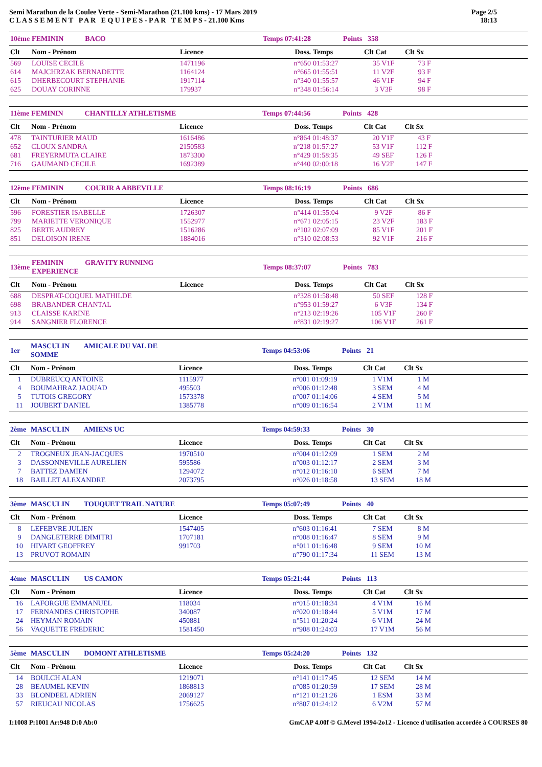Semi Marathon de la Coulee Verte - Semi-Marathon (21.100 kms) - 17 Mars 2019
C L A S S E M E N T P A R E Q U I P E S - P A R T E M P S - 21.100 Kms
Page 2/5
18:13
| 10ème | FEMININ BACO | | Temps 07:41:28 | Points | 358 | | |
| Clt | Nom - Prénom | Licence | Doss. | Temps | Clt Cat | Clt Sx | |
| 569 | LOUISE CECILE | 1471196 | n°650 | 01:53:27 | 35 V1F | 73 F | |
| 614 | MAJCHRZAK BERNADETTE | 1164124 | n°665 | 01:55:51 | 11 V2F | 93 F | |
| 615 | DHERBECOURT STEPHANIE | 1917114 | n°340 | 01:55:57 | 46 V1F | 94 F | |
| 625 | DOUAY CORINNE | 179937 | n°348 | 01:56:14 | 3 V3F | 98 F | |
| 11ème | FEMININ CHANTILLY ATHLETISME | | Temps 07:44:56 | Points | 428 | | |
| Clt | Nom - Prénom | Licence | Doss. | Temps | Clt Cat | Clt Sx | |
| 478 | TAINTURIER MAUD | 1616486 | n°864 | 01:48:37 | 20 V1F | 43 F | |
| 652 | CLOUX SANDRA | 2150583 | n°218 | 01:57:27 | 53 V1F | 112 F | |
| 681 | FREYERMUTA CLAIRE | 1873300 | n°429 | 01:58:35 | 49 SEF | 126 F | |
| 716 | GAUMAND CECILE | 1692389 | n°440 | 02:00:18 | 16 V2F | 147 F | |
| 12ème | FEMININ COURIR A ABBEVILLE | | Temps 08:16:19 | Points | 686 | | |
| Clt | Nom - Prénom | Licence | Doss. | Temps | Clt Cat | Clt Sx | |
| 596 | FORESTIER ISABELLE | 1726307 | n°414 | 01:55:04 | 9 V2F | 86 F | |
| 799 | MARIETTE VERONIQUE | 1552977 | n°671 | 02:05:15 | 23 V2F | 183 F | |
| 825 | BERTE AUDREY | 1516286 | n°102 | 02:07:09 | 85 V1F | 201 F | |
| 851 | DELOISON IRENE | 1884016 | n°310 | 02:08:53 | 92 V1F | 216 F | |
| 13ème | FEMININ GRAVITY RUNNING EXPERIENCE | | Temps 08:37:07 | Points | 783 | | |
| Clt | Nom - Prénom | Licence | Doss. | Temps | Clt Cat | Clt Sx | |
| 688 | DESPRAT-COQUEL MATHILDE | | n°328 | 01:58:48 | 50 SEF | 128 F | |
| 698 | BRABANDER CHANTAL | | n°953 | 01:59:27 | 6 V3F | 134 F | |
| 913 | CLAISSE KARINE | | n°213 | 02:19:26 | 105 V1F | 260 F | |
| 914 | SANGNIER FLORENCE | | n°831 | 02:19:27 | 106 V1F | 261 F | |
| 1er | MASCULIN AMICALE DU VAL DE SOMME | | Temps 04:53:06 | Points | 21 | | |
| Clt | Nom - Prénom | Licence | Doss. | Temps | Clt Cat | Clt Sx | |
| 1 | DUBREUCQ ANTOINE | 1115977 | n°001 | 01:09:19 | 1 V1M | 1 M | |
| 4 | BOUMAHRAZ JAOUAD | 495503 | n°006 | 01:12:48 | 3 SEM | 4 M | |
| 5 | TUTOIS GREGORY | 1573378 | n°007 | 01:14:06 | 4 SEM | 5 M | |
| 11 | JOUBERT DANIEL | 1385778 | n°009 | 01:16:54 | 2 V1M | 11 M | |
| 2ème | MASCULIN AMIENS UC | | Temps 04:59:33 | Points | 30 | | |
| Clt | Nom - Prénom | Licence | Doss. | Temps | Clt Cat | Clt Sx | |
| 2 | TROGNEUX JEAN-JACQUES | 1970510 | n°004 | 01:12:09 | 1 SEM | 2 M | |
| 3 | DASSONNEVILLE AURELIEN | 595586 | n°003 | 01:12:17 | 2 SEM | 3 M | |
| 7 | BATTEZ DAMIEN | 1294072 | n°012 | 01:16:10 | 6 SEM | 7 M | |
| 18 | BAILLET ALEXANDRE | 2073795 | n°026 | 01:18:58 | 13 SEM | 18 M | |
| 3ème | MASCULIN TOUQUET TRAIL NATURE | | Temps 05:07:49 | Points | 40 | | |
| Clt | Nom - Prénom | Licence | Doss. | Temps | Clt Cat | Clt Sx | |
| 8 | LEFEBVRE JULIEN | 1547405 | n°603 | 01:16:41 | 7 SEM | 8 M | |
| 9 | DANGLETERRE DIMITRI | 1707181 | n°008 | 01:16:47 | 8 SEM | 9 M | |
| 10 | HIVART GEOFFREY | 991703 | n°011 | 01:16:48 | 9 SEM | 10 M | |
| 13 | PRUVOT ROMAIN | | n°790 | 01:17:34 | 11 SEM | 13 M | |
| 4ème | MASCULIN US CAMON | | Temps 05:21:44 | Points | 113 | | |
| Clt | Nom - Prénom | Licence | Doss. | Temps | Clt Cat | Clt Sx | |
| 16 | LAFORGUE EMMANUEL | 118034 | n°015 | 01:18:34 | 4 V1M | 16 M | |
| 17 | FERNANDES CHRISTOPHE | 340087 | n°020 | 01:18:44 | 5 V1M | 17 M | |
| 24 | HEYMAN ROMAIN | 450881 | n°511 | 01:20:24 | 6 V1M | 24 M | |
| 56 | VAQUETTE FREDERIC | 1581450 | n°908 | 01:24:03 | 17 V1M | 56 M | |
| 5ème | MASCULIN DOMONT ATHLETISME | | Temps 05:24:20 | Points | 132 | | |
| Clt | Nom - Prénom | Licence | Doss. | Temps | Clt Cat | Clt Sx | |
| 14 | BOULCH ALAN | 1219071 | n°141 | 01:17:45 | 12 SEM | 14 M | |
| 28 | BEAUMEL KEVIN | 1868813 | n°085 | 01:20:59 | 17 SEM | 28 M | |
| 33 | BLONDEEL ADRIEN | 2069127 | n°121 | 01:21:26 | 1 ESM | 33 M | |
| 57 | RIEUCAU NICOLAS | 1756625 | n°807 | 01:24:12 | 6 V2M | 57 M | |
I:1008 P:1001 Ar:948 D:0 Ab:0 GmCAP 4.00f © G.Mevel 1994-2o12 - Licence d'utilisation accordée à COURSES 80